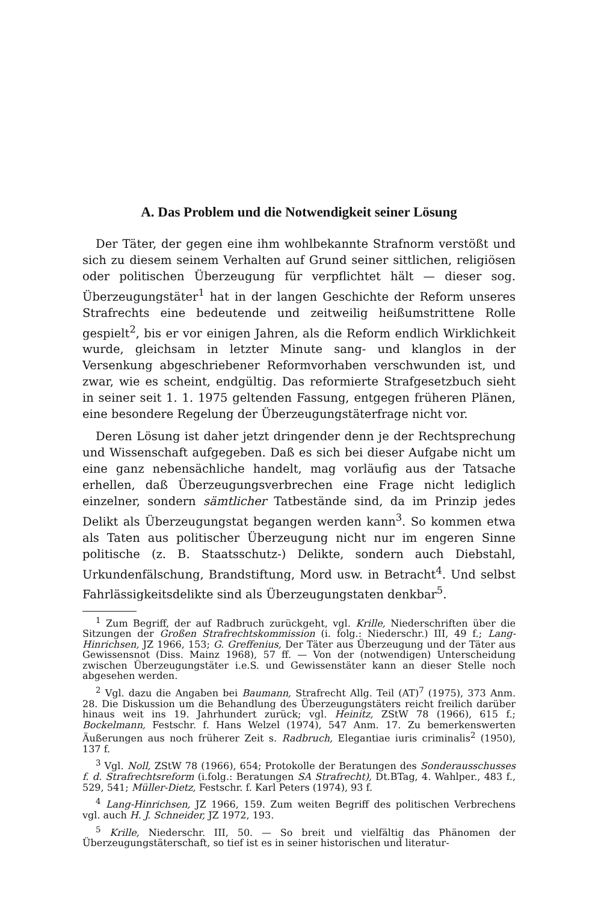A. Das Problem und die Notwendigkeit seiner Lösung
Der Täter, der gegen eine ihm wohlbekannte Strafnorm verstößt und sich zu diesem seinem Verhalten auf Grund seiner sittlichen, religiösen oder politischen Überzeugung für verpflichtet hält — dieser sog. Überzeugungstäter<sup>1</sup> hat in der langen Geschichte der Reform unseres Strafrechts eine bedeutende und zeitweilig heißumstrittene Rolle gespielt<sup>2</sup>, bis er vor einigen Jahren, als die Reform endlich Wirklichkeit wurde, gleichsam in letzter Minute sang- und klanglos in der Versenkung abgeschriebener Reformvorhaben verschwunden ist, und zwar, wie es scheint, endgültig. Das reformierte Strafgesetzbuch sieht in seiner seit 1. 1. 1975 geltenden Fassung, entgegen früheren Plänen, eine besondere Regelung der Überzeugungstäterfrage nicht vor.
Deren Lösung ist daher jetzt dringender denn je der Rechtsprechung und Wissenschaft aufgegeben. Daß es sich bei dieser Aufgabe nicht um eine ganz nebensächliche handelt, mag vorläufig aus der Tatsache erhellen, daß Überzeugungsverbrechen eine Frage nicht lediglich einzelner, sondern sämtlicher Tatbestände sind, da im Prinzip jedes Delikt als Überzeugungstat begangen werden kann<sup>3</sup>. So kommen etwa als Taten aus politischer Überzeugung nicht nur im engeren Sinne politische (z. B. Staatsschutz-) Delikte, sondern auch Diebstahl, Urkundenfälschung, Brandstiftung, Mord usw. in Betracht<sup>4</sup>. Und selbst Fahrlässigkeitsdelikte sind als Überzeugungstaten denkbar<sup>5</sup>.
<sup>1</sup> Zum Begriff, der auf Radbruch zurückgeht, vgl. Krille, Niederschriften über die Sitzungen der Großen Strafrechtskommission (i. folg.: Niederschr.) III, 49 f.; Lang-Hinrichsen, JZ 1966, 153; G. Greffenius, Der Täter aus Überzeugung und der Täter aus Gewissensnot (Diss. Mainz 1968), 57 ff. — Von der (notwendigen) Unterscheidung zwischen Überzeugungstäter i.e.S. und Gewissenstäter kann an dieser Stelle noch abgesehen werden.
<sup>2</sup> Vgl. dazu die Angaben bei Baumann, Strafrecht Allg. Teil (AT)<sup>7</sup> (1975), 373 Anm. 28. Die Diskussion um die Behandlung des Überzeugungstäters reicht freilich darüber hinaus weit ins 19. Jahrhundert zurück; vgl. Heinitz, ZStW 78 (1966), 615 f.; Bockelmann, Festschr. f. Hans Welzel (1974), 547 Anm. 17. Zu bemerkenswerten Äußerungen aus noch früherer Zeit s. Radbruch, Elegantiae iuris criminalis<sup>2</sup> (1950), 137 f.
<sup>3</sup> Vgl. Noll, ZStW 78 (1966), 654; Protokolle der Beratungen des Sonderausschusses f. d. Strafrechtsreform (i.folg.: Beratungen SA Strafrecht), Dt.BTag, 4. Wahlper., 483 f., 529, 541; Müller-Dietz, Festschr. f. Karl Peters (1974), 93 f.
<sup>4</sup> Lang-Hinrichsen, JZ 1966, 159. Zum weiten Begriff des politischen Verbrechens vgl. auch H. J. Schneider, JZ 1972, 193.
<sup>5</sup> Krille, Niederschr. III, 50. — So breit und vielfältig das Phänomen der Überzeugungstäterschaft, so tief ist es in seiner historischen und literatur-